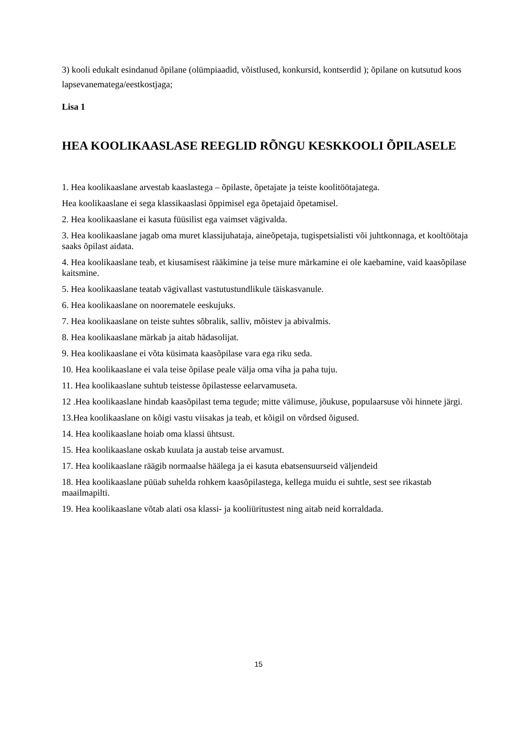3) kooli edukalt esindanud õpilane (olümpiaadid, võistlused, konkursid, kontserdid ); õpilane on kutsutud koos lapsevanematega/eestkostjaga;
Lisa 1
HEA KOOLIKAASLASE REEGLID RÕNGU KESKKOOLI ÕPILASELE
1. Hea koolikaaslane arvestab kaaslastega – õpilaste, õpetajate ja teiste koolitöötajatega.
Hea koolikaaslane ei sega klassikaaslasi õppimisel ega õpetajaid õpetamisel.
2. Hea koolikaaslane ei kasuta füüsilist ega vaimset vägivalda.
3. Hea koolikaaslane jagab oma muret klassijuhataja, aineõpetaja, tugispetsialisti või juhtkonnaga, et kooltöötaja saaks õpilast aidata.
4. Hea koolikaaslane teab, et kiusamisest rääkimine ja teise mure märkamine ei ole kaebamine, vaid kaasõpilase kaitsmine.
5. Hea koolikaaslane teatab vägivallast vastutustundlikule täiskasvanule.
6. Hea koolikaaslane on noorematele eeskujuks.
7. Hea koolikaaslane on teiste suhtes sõbralik, salliv, mõistev ja abivalmis.
8. Hea koolikaaslane märkab ja aitab hädasolijat.
9. Hea koolikaaslane ei võta küsimata kaasõpilase vara ega riku seda.
10. Hea koolikaaslane ei vala teise õpilase peale välja oma viha ja paha tuju.
11. Hea koolikaaslane suhtub teistesse õpilastesse eelarvamuseta.
12 .Hea koolikaaslane hindab kaasõpilast tema tegude; mitte välimuse, jõukuse, populaarsuse või hinnete järgi.
13.Hea koolikaaslane on kõigi vastu viisakas ja teab, et kõigil on võrdsed õigused.
14. Hea koolikaaslane hoiab oma klassi ühtsust.
15. Hea koolikaaslane oskab kuulata ja austab teise arvamust.
17. Hea koolikaaslane räägib normaalse häälega ja ei kasuta ebatsensuurseid väljendeid
18. Hea koolikaaslane püüab suhelda rohkem kaasõpilastega, kellega muidu ei suhtle, sest see rikastab maailmapilti.
19. Hea koolikaaslane võtab alati osa klassi- ja kooliüritustest ning aitab neid korraldada.
15